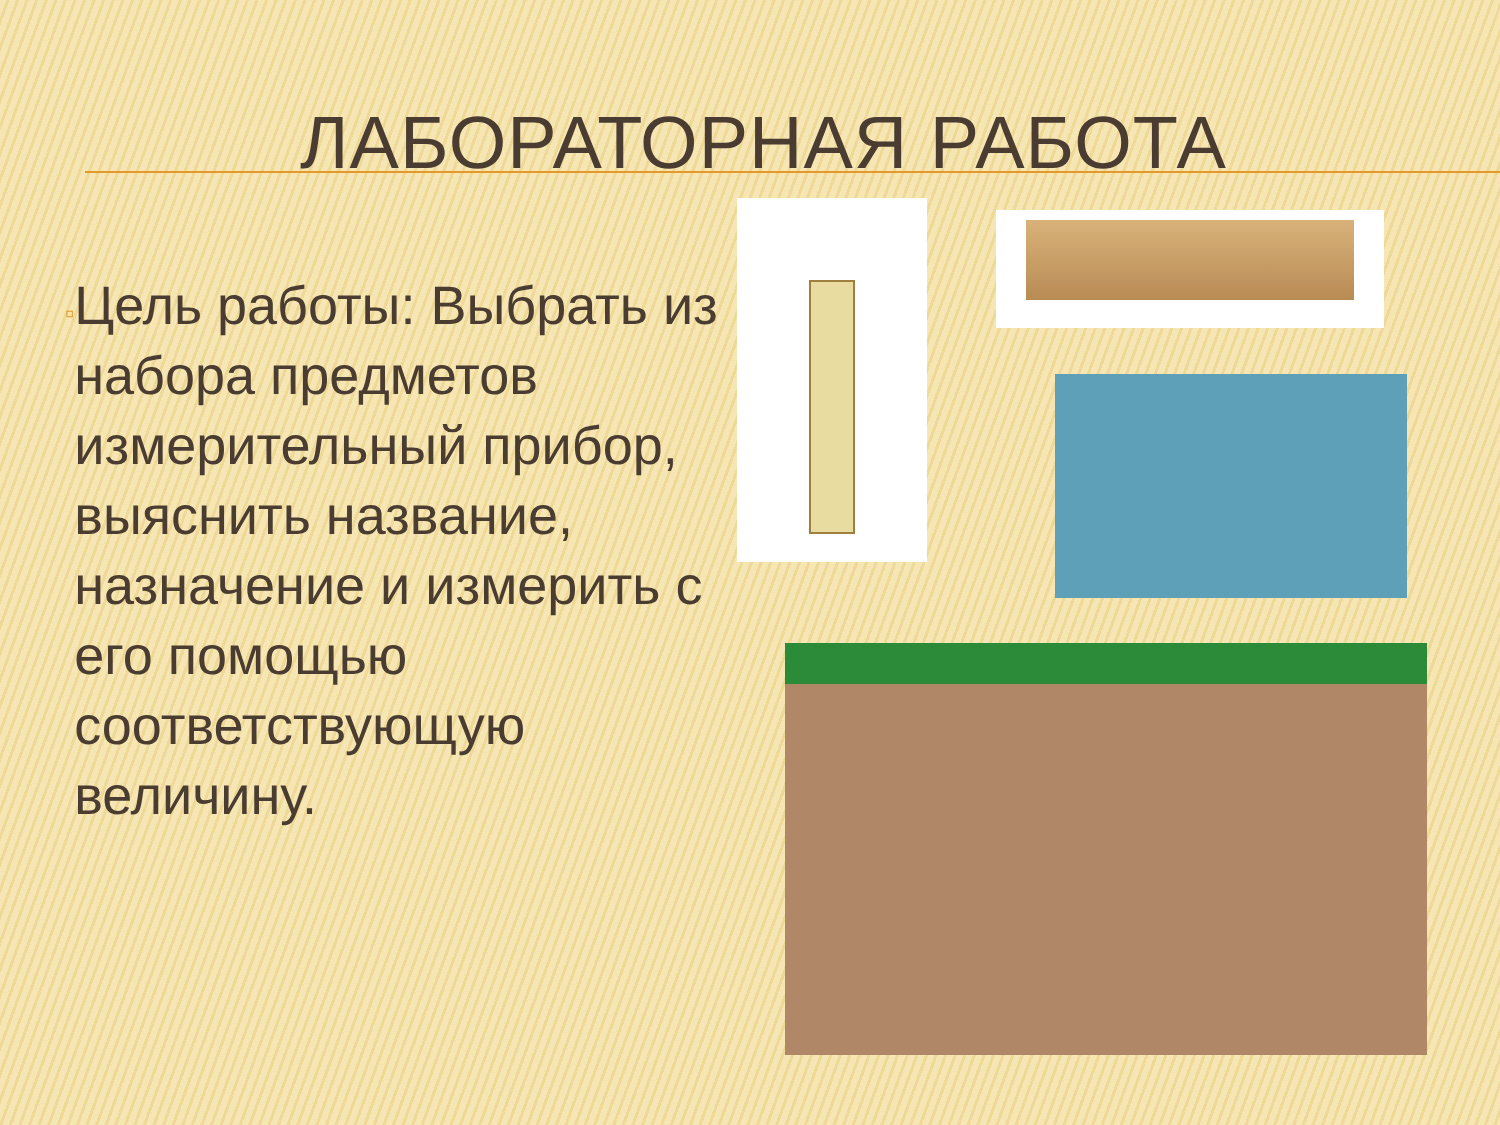ЛАБОРАТОРНАЯ РАБОТА
▫
Цель работы: Выбрать из набора предметов измерительный прибор, выяснить название, назначение и измерить с его помощью соответствующую величину.